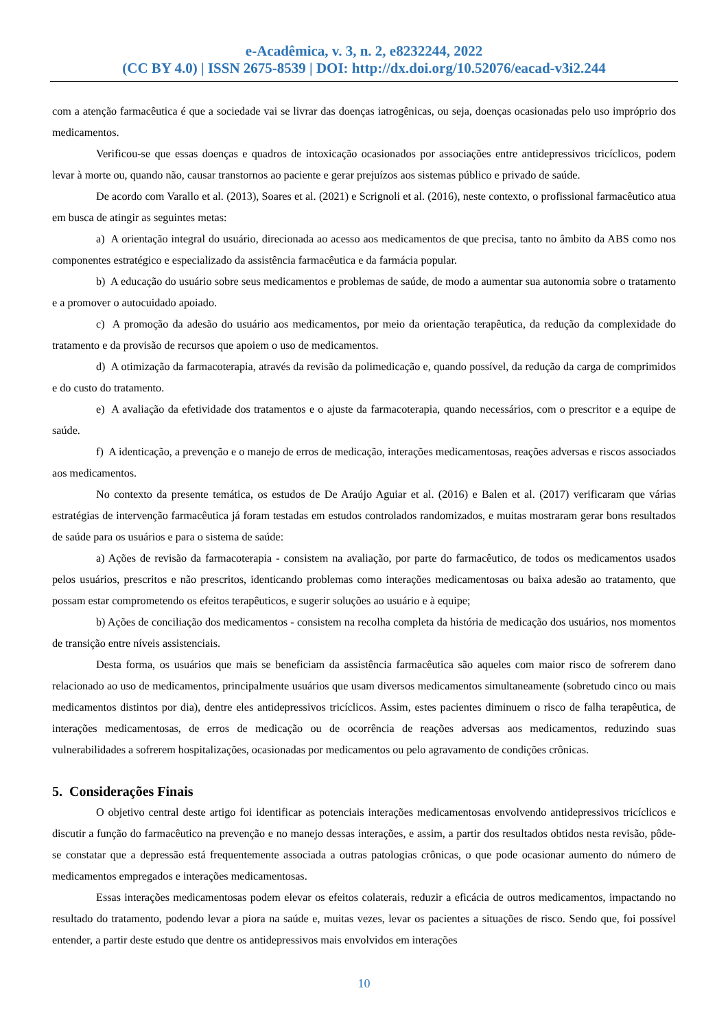e-Acadêmica, v. 3, n. 2, e8232244, 2022
(CC BY 4.0) | ISSN 2675-8539 | DOI: http://dx.doi.org/10.52076/eacad-v3i2.244
com a atenção farmacêutica é que a sociedade vai se livrar das doenças iatrogênicas, ou seja, doenças ocasionadas pelo uso impróprio dos medicamentos.
Verificou-se que essas doenças e quadros de intoxicação ocasionados por associações entre antidepressivos tricíclicos, podem levar à morte ou, quando não, causar transtornos ao paciente e gerar prejuízos aos sistemas público e privado de saúde.
De acordo com Varallo et al. (2013), Soares et al. (2021) e Scrignoli et al. (2016), neste contexto, o profissional farmacêutico atua em busca de atingir as seguintes metas:
a) A orientação integral do usuário, direcionada ao acesso aos medicamentos de que precisa, tanto no âmbito da ABS como nos componentes estratégico e especializado da assistência farmacêutica e da farmácia popular.
b) A educação do usuário sobre seus medicamentos e problemas de saúde, de modo a aumentar sua autonomia sobre o tratamento e a promover o autocuidado apoiado.
c) A promoção da adesão do usuário aos medicamentos, por meio da orientação terapêutica, da redução da complexidade do tratamento e da provisão de recursos que apoiem o uso de medicamentos.
d) A otimização da farmacoterapia, através da revisão da polimedicação e, quando possível, da redução da carga de comprimidos e do custo do tratamento.
e) A avaliação da efetividade dos tratamentos e o ajuste da farmacoterapia, quando necessários, com o prescritor e a equipe de saúde.
f) A identicação, a prevenção e o manejo de erros de medicação, interações medicamentosas, reações adversas e riscos associados aos medicamentos.
No contexto da presente temática, os estudos de De Araújo Aguiar et al. (2016) e Balen et al. (2017) verificaram que várias estratégias de intervenção farmacêutica já foram testadas em estudos controlados randomizados, e muitas mostraram gerar bons resultados de saúde para os usuários e para o sistema de saúde:
a) Ações de revisão da farmacoterapia - consistem na avaliação, por parte do farmacêutico, de todos os medicamentos usados pelos usuários, prescritos e não prescritos, identicando problemas como interações medicamentosas ou baixa adesão ao tratamento, que possam estar comprometendo os efeitos terapêuticos, e sugerir soluções ao usuário e à equipe;
b) Ações de conciliação dos medicamentos - consistem na recolha completa da história de medicação dos usuários, nos momentos de transição entre níveis assistenciais.
Desta forma, os usuários que mais se beneficiam da assistência farmacêutica são aqueles com maior risco de sofrerem dano relacionado ao uso de medicamentos, principalmente usuários que usam diversos medicamentos simultaneamente (sobretudo cinco ou mais medicamentos distintos por dia), dentre eles antidepressivos tricíclicos. Assim, estes pacientes diminuem o risco de falha terapêutica, de interações medicamentosas, de erros de medicação ou de ocorrência de reações adversas aos medicamentos, reduzindo suas vulnerabilidades a sofrerem hospitalizações, ocasionadas por medicamentos ou pelo agravamento de condições crônicas.
5. Considerações Finais
O objetivo central deste artigo foi identificar as potenciais interações medicamentosas envolvendo antidepressivos tricíclicos e discutir a função do farmacêutico na prevenção e no manejo dessas interações, e assim, a partir dos resultados obtidos nesta revisão, pôde-se constatar que a depressão está frequentemente associada a outras patologias crônicas, o que pode ocasionar aumento do número de medicamentos empregados e interações medicamentosas.
Essas interações medicamentosas podem elevar os efeitos colaterais, reduzir a eficácia de outros medicamentos, impactando no resultado do tratamento, podendo levar a piora na saúde e, muitas vezes, levar os pacientes a situações de risco. Sendo que, foi possível entender, a partir deste estudo que dentre os antidepressivos mais envolvidos em interações
10